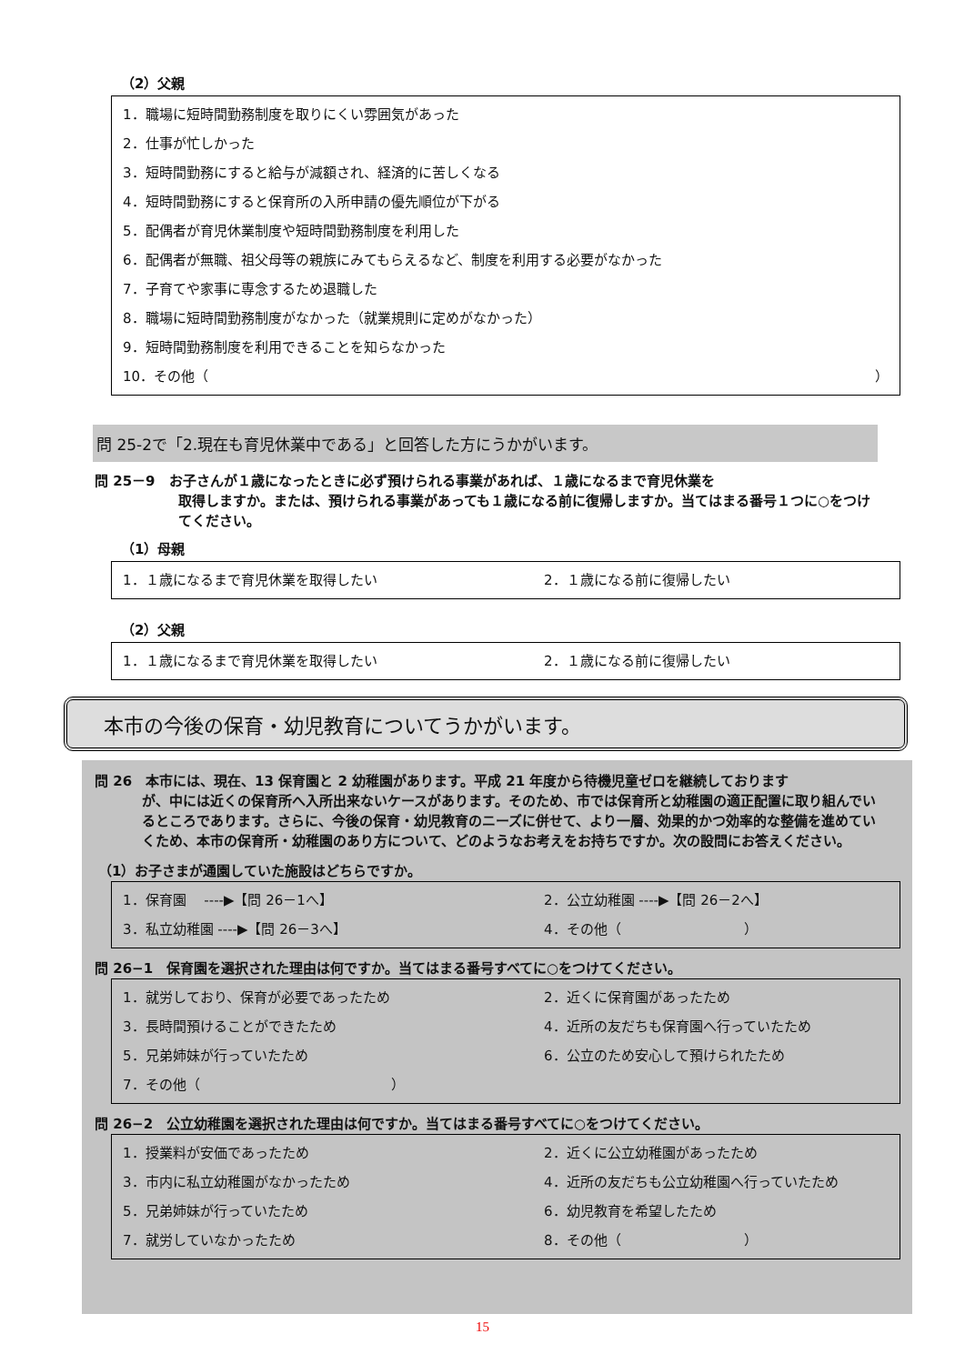（2）父親
1．職場に短時間勤務制度を取りにくい雰囲気があった
2．仕事が忙しかった
3．短時間勤務にすると給与が減額され、経済的に苦しくなる
4．短時間勤務にすると保育所の入所申請の優先順位が下がる
5．配偶者が育児休業制度や短時間勤務制度を利用した
6．配偶者が無職、祖父母等の親族にみてもらえるなど、制度を利用する必要がなかった
7．子育てや家事に専念するため退職した
8．職場に短時間勤務制度がなかった（就業規則に定めがなかった）
9．短時間勤務制度を利用できることを知らなかった
10．その他（ ）
問 25-2で「2.現在も育児休業中である」と回答した方にうかがいます。
問 25－9　お子さんが１歳になったときに必ず預けられる事業があれば、１歳になるまで育児休業を
取得しますか。または、預けられる事業があっても１歳になる前に復帰しますか。当てはまる番号１つに○をつけてください。
（1）母親
1．１歳になるまで育児休業を取得したい 2．１歳になる前に復帰したい
（2）父親
1．１歳になるまで育児休業を取得したい 2．１歳になる前に復帰したい
本市の今後の保育・幼児教育についてうかがいます。
問 26　本市には、現在、13 保育園と 2 幼稚園があります。平成 21 年度から待機児童ゼロを継続しております
が、中には近くの保育所へ入所出来ないケースがあります。そのため、市では保育所と幼稚園の適正配置に取り組んでいるところであります。さらに、今後の保育・幼児教育のニーズに併せて、より一層、効果的かつ効率的な整備を進めていくため、本市の保育所・幼稚園のあり方について、どのようなお考えをお持ちですか。次の設問にお答えください。
（1）お子さまが通園していた施設はどちらですか。
1．保育園　 ----▶【問 26－1へ】 2．公立幼稚園 ----▶【問 26－2へ】
3．私立幼稚園 ----▶【問 26－3へ】 4．その他（　　　　　　　　　）
問 26−1　保育園を選択された理由は何ですか。当てはまる番号すべてに○をつけてください。
1．就労しており、保育が必要であったため 2．近くに保育園があったため
3．長時間預けることができたため 4．近所の友だちも保育園へ行っていたため
5．兄弟姉妹が行っていたため 6．公立のため安心して預けられたため
7．その他（　　　　　　　　　　　　　　）
問 26−2　公立幼稚園を選択された理由は何ですか。当てはまる番号すべてに○をつけてください。
1．授業料が安価であったため 2．近くに公立幼稚園があったため
3．市内に私立幼稚園がなかったため 4．近所の友だちも公立幼稚園へ行っていたため
5．兄弟姉妹が行っていたため 6．幼児教育を希望したため
7．就労していなかったため 8．その他（　　　　　　　　　）
15